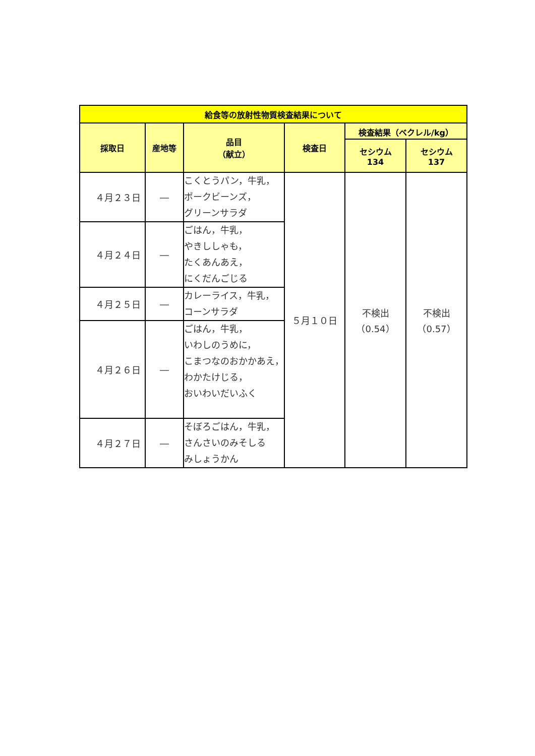| 給食等の放射性物質検査結果について | | | | | |
| --- | --- | --- | --- | --- | --- |
| 採取日 | 産地等 | 品目 （献立） | 検査日 | 検査結果（ベクレル/kg） | |
| | | | | セシウム 134 | セシウム 137 |
| ４月２３日 | ― | こくとうパン，牛乳， ポークビーンズ， グリーンサラダ | ５月１０日 | 不検出 （0.54） | 不検出 （0.57） |
| ４月２４日 | ― | ごはん，牛乳， やきししゃも， たくあんあえ， にくだんごじる | | | |
| ４月２５日 | ― | カレーライス，牛乳， コーンサラダ | | | |
| ４月２６日 | ― | ごはん，牛乳， いわしのうめに， こまつなのおかかあえ， わかたけじる， おいわいだいふく | | | |
| ４月２７日 | ― | そぼろごはん，牛乳， さんさいのみそしる みしょうかん | | | |